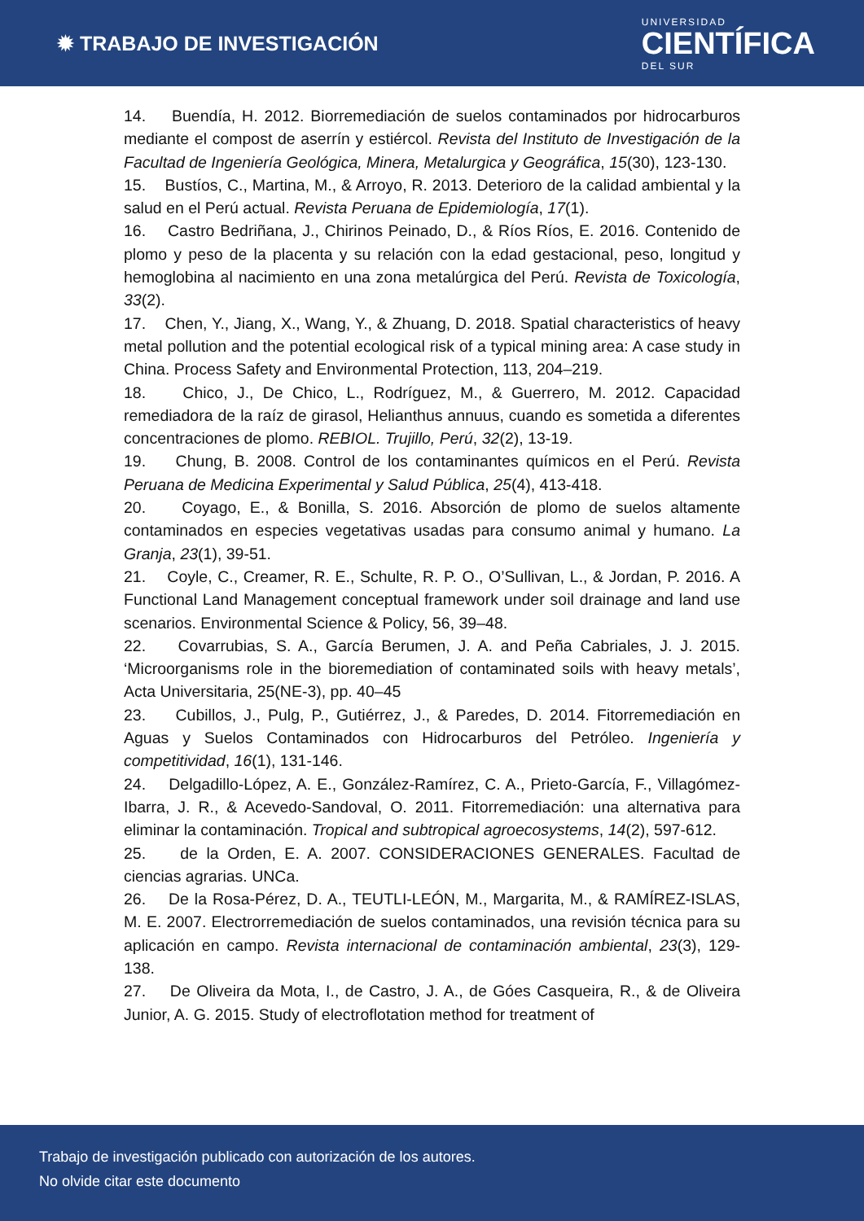✹ TRABAJO DE INVESTIGACIÓN
UNIVERSIDAD
CIENTÍFICA
DEL SUR
14. Buendía, H. 2012. Biorremediación de suelos contaminados por hidrocarburos mediante el compost de aserrín y estiércol. Revista del Instituto de Investigación de la Facultad de Ingeniería Geológica, Minera, Metalurgica y Geográfica, 15(30), 123-130.
15. Bustíos, C., Martina, M., & Arroyo, R. 2013. Deterioro de la calidad ambiental y la salud en el Perú actual. Revista Peruana de Epidemiología, 17(1).
16. Castro Bedriñana, J., Chirinos Peinado, D., & Ríos Ríos, E. 2016. Contenido de plomo y peso de la placenta y su relación con la edad gestacional, peso, longitud y hemoglobina al nacimiento en una zona metalúrgica del Perú. Revista de Toxicología, 33(2).
17. Chen, Y., Jiang, X., Wang, Y., & Zhuang, D. 2018. Spatial characteristics of heavy metal pollution and the potential ecological risk of a typical mining area: A case study in China. Process Safety and Environmental Protection, 113, 204–219.
18. Chico, J., De Chico, L., Rodríguez, M., & Guerrero, M. 2012. Capacidad remediadora de la raíz de girasol, Helianthus annuus, cuando es sometida a diferentes concentraciones de plomo. REBIOL. Trujillo, Perú, 32(2), 13-19.
19. Chung, B. 2008. Control de los contaminantes químicos en el Perú. Revista Peruana de Medicina Experimental y Salud Pública, 25(4), 413-418.
20. Coyago, E., & Bonilla, S. 2016. Absorción de plomo de suelos altamente contaminados en especies vegetativas usadas para consumo animal y humano. La Granja, 23(1), 39-51.
21. Coyle, C., Creamer, R. E., Schulte, R. P. O., O’Sullivan, L., & Jordan, P. 2016. A Functional Land Management conceptual framework under soil drainage and land use scenarios. Environmental Science & Policy, 56, 39–48.
22. Covarrubias, S. A., García Berumen, J. A. and Peña Cabriales, J. J. 2015. ‘Microorganisms role in the bioremediation of contaminated soils with heavy metals’, Acta Universitaria, 25(NE-3), pp. 40–45
23. Cubillos, J., Pulg, P., Gutiérrez, J., & Paredes, D. 2014. Fitorremediación en Aguas y Suelos Contaminados con Hidrocarburos del Petróleo. Ingeniería y competitividad, 16(1), 131-146.
24. Delgadillo-López, A. E., González-Ramírez, C. A., Prieto-García, F., Villagómez-Ibarra, J. R., & Acevedo-Sandoval, O. 2011. Fitorremediación: una alternativa para eliminar la contaminación. Tropical and subtropical agroecosystems, 14(2), 597-612.
25. de la Orden, E. A. 2007. CONSIDERACIONES GENERALES. Facultad de ciencias agrarias. UNCa.
26. De la Rosa-Pérez, D. A., TEUTLI-LEÓN, M., Margarita, M., & RAMÍREZ-ISLAS, M. E. 2007. Electrorremediación de suelos contaminados, una revisión técnica para su aplicación en campo. Revista internacional de contaminación ambiental, 23(3), 129-138.
27. De Oliveira da Mota, I., de Castro, J. A., de Góes Casqueira, R., & de Oliveira Junior, A. G. 2015. Study of electroflotation method for treatment of
Trabajo de investigación publicado con autorización de los autores.
No olvide citar este documento